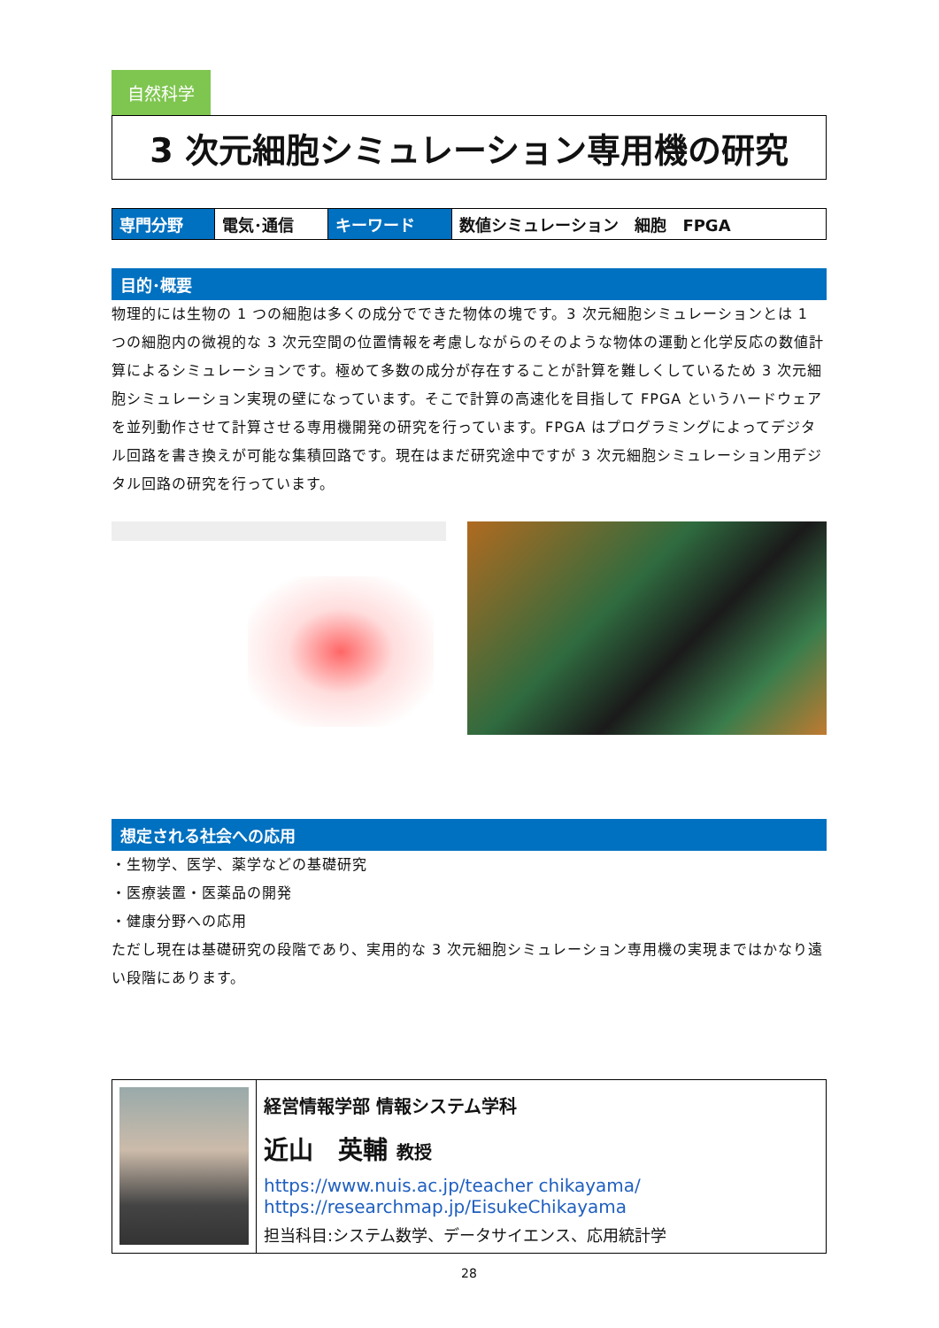自然科学
3 次元細胞シミュレーション専用機の研究
| 専門分野 | 電気･通信 | キーワード | 数値シミュレーション 細胞 FPGA |
目的･概要
物理的には生物の 1 つの細胞は多くの成分でできた物体の塊です。3 次元細胞シミュレーションとは 1 つの細胞内の微視的な 3 次元空間の位置情報を考慮しながらのそのような物体の運動と化学反応の数値計算によるシミュレーションです。極めて多数の成分が存在することが計算を難しくしているため 3 次元細胞シミュレーション実現の壁になっています。そこで計算の高速化を目指して FPGA というハードウェアを並列動作させて計算させる専用機開発の研究を行っています。FPGA はプログラミングによってデジタル回路を書き換えが可能な集積回路です。現在はまだ研究途中ですが 3 次元細胞シミュレーション用デジタル回路の研究を行っています。
想定される社会への応用
・生物学、医学、薬学などの基礎研究
・医療装置・医薬品の開発
・健康分野への応用
ただし現在は基礎研究の段階であり、実用的な 3 次元細胞シミュレーション専用機の実現まではかなり遠い段階にあります。
| | 経営情報学部 情報システム学科 近山 英輔 教授 https://www.nuis.ac.jp/teacher chikayama/ https://researchmap.jp/EisukeChikayama 担当科目:システム数学、データサイエンス、応用統計学 |
28